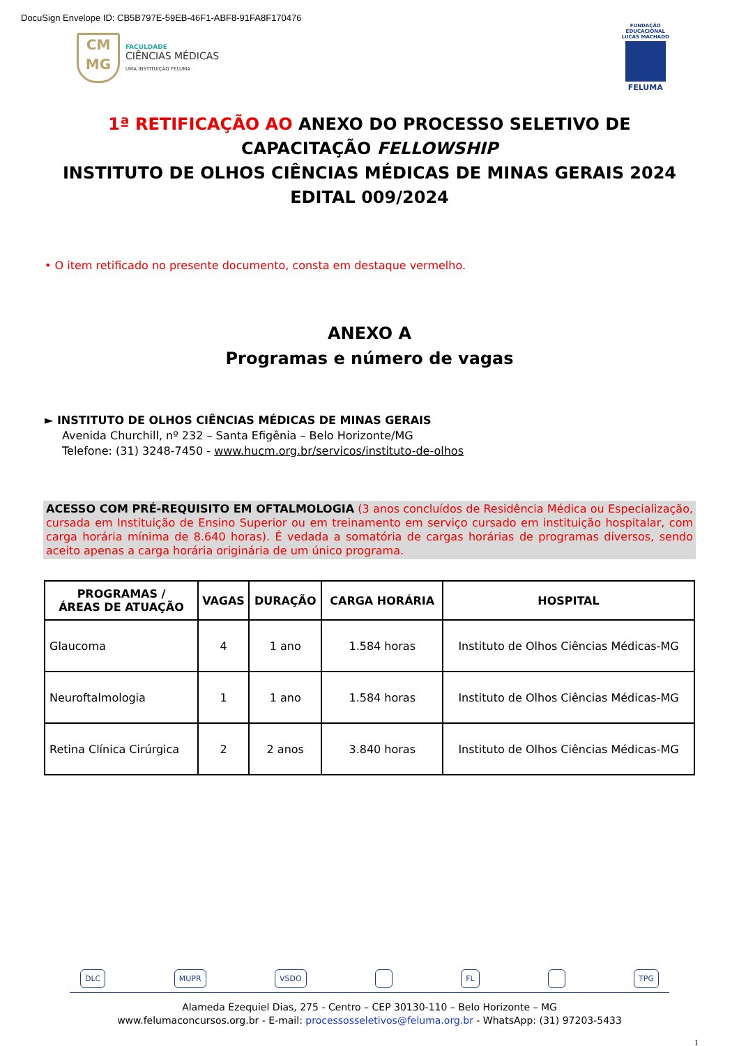DocuSign Envelope ID: CB5B797E-59EB-46F1-ABF8-91FA8F170476
CM
MG
FACULDADE
CIÊNCIAS MÉDICAS
UMA INSTITUIÇÃO FELUMA
FUNDAÇÃO
EDUCACIONAL
LUCAS MACHADO
FELUMA
1ª RETIFICAÇÃO AO ANEXO DO PROCESSO SELETIVO DE
CAPACITAÇÃO FELLOWSHIP
INSTITUTO DE OLHOS CIÊNCIAS MÉDICAS DE MINAS GERAIS 2024
EDITAL 009/2024
• O item retificado no presente documento, consta em destaque vermelho.
ANEXO A
Programas e número de vagas
► INSTITUTO DE OLHOS CIÊNCIAS MÉDICAS DE MINAS GERAIS
Avenida Churchill, nº 232 – Santa Efigênia – Belo Horizonte/MG
Telefone: (31) 3248-7450 - www.hucm.org.br/servicos/instituto-de-olhos
ACESSO COM PRÉ-REQUISITO EM OFTALMOLOGIA (3 anos concluídos de Residência Médica ou Especialização, cursada em Instituição de Ensino Superior ou em treinamento em serviço cursado em instituição hospitalar, com carga horária mínima de 8.640 horas). É vedada a somatória de cargas horárias de programas diversos, sendo aceito apenas a carga horária originária de um único programa.
| PROGRAMAS / ÁREAS DE ATUAÇÃO | VAGAS | DURAÇÃO | CARGA HORÁRIA | HOSPITAL |
| --- | --- | --- | --- | --- |
| Glaucoma | 4 | 1 ano | 1.584 horas | Instituto de Olhos Ciências Médicas-MG |
| Neuroftalmologia | 1 | 1 ano | 1.584 horas | Instituto de Olhos Ciências Médicas-MG |
| Retina Clínica Cirúrgica | 2 | 2 anos | 3.840 horas | Instituto de Olhos Ciências Médicas-MG |
DLC MUPR VSDO FL TPG
Alameda Ezequiel Dias, 275 - Centro – CEP 30130-110 – Belo Horizonte – MG
www.felumaconcursos.org.br - E-mail: processosseletivos@feluma.org.br - WhatsApp: (31) 97203-5433
1